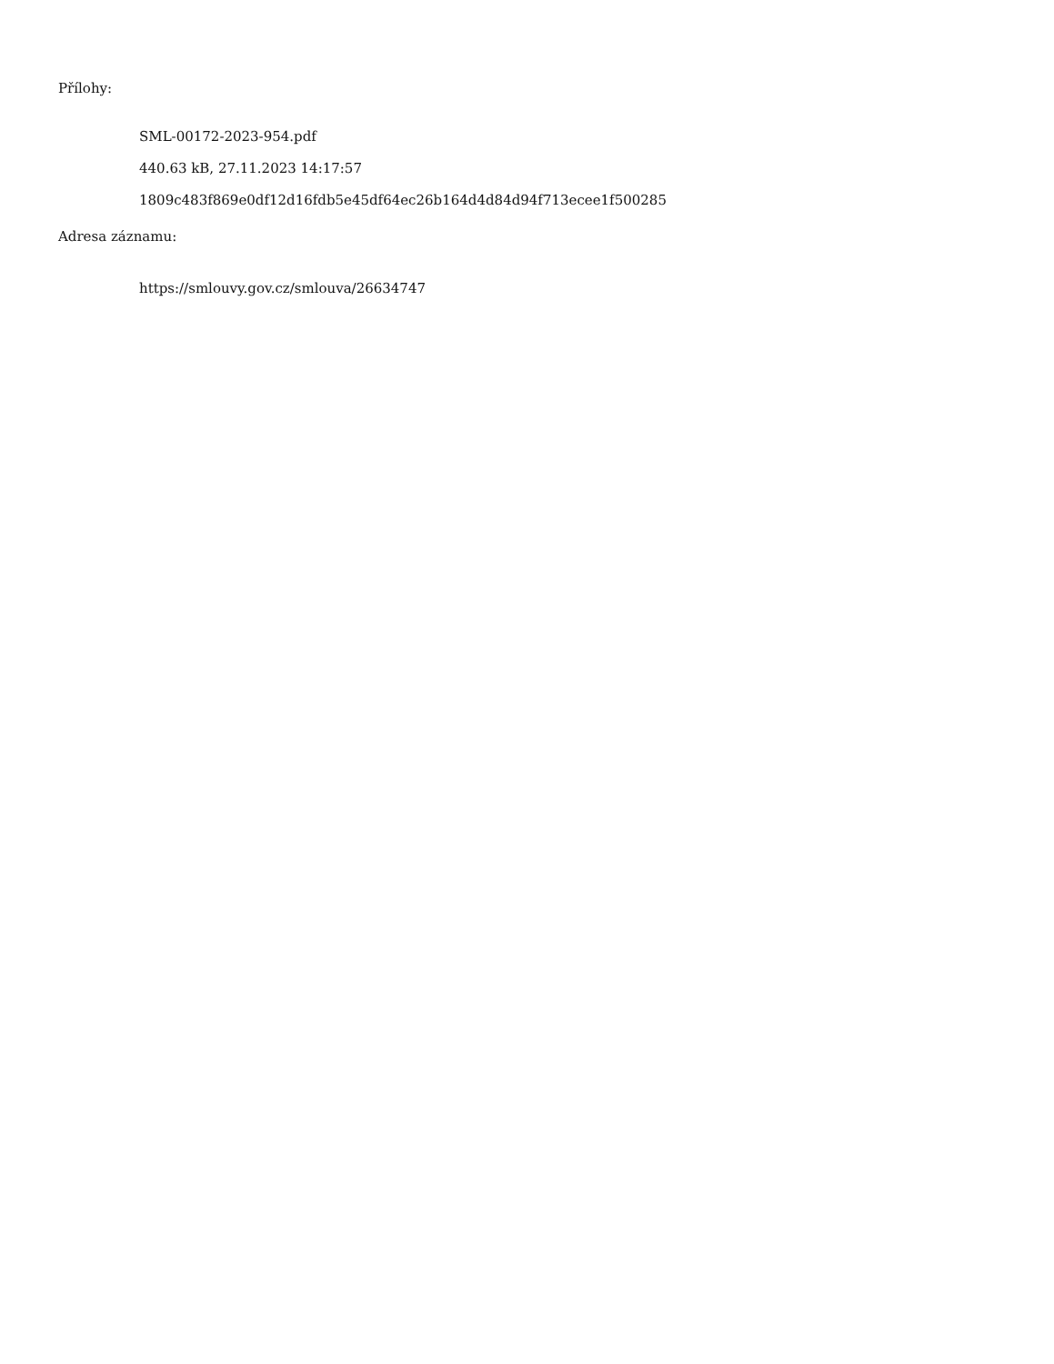Přílohy:
SML-00172-2023-954.pdf
440.63 kB, 27.11.2023 14:17:57
1809c483f869e0df12d16fdb5e45df64ec26b164d4d84d94f713ecee1f500285
Adresa záznamu:
https://smlouvy.gov.cz/smlouva/26634747